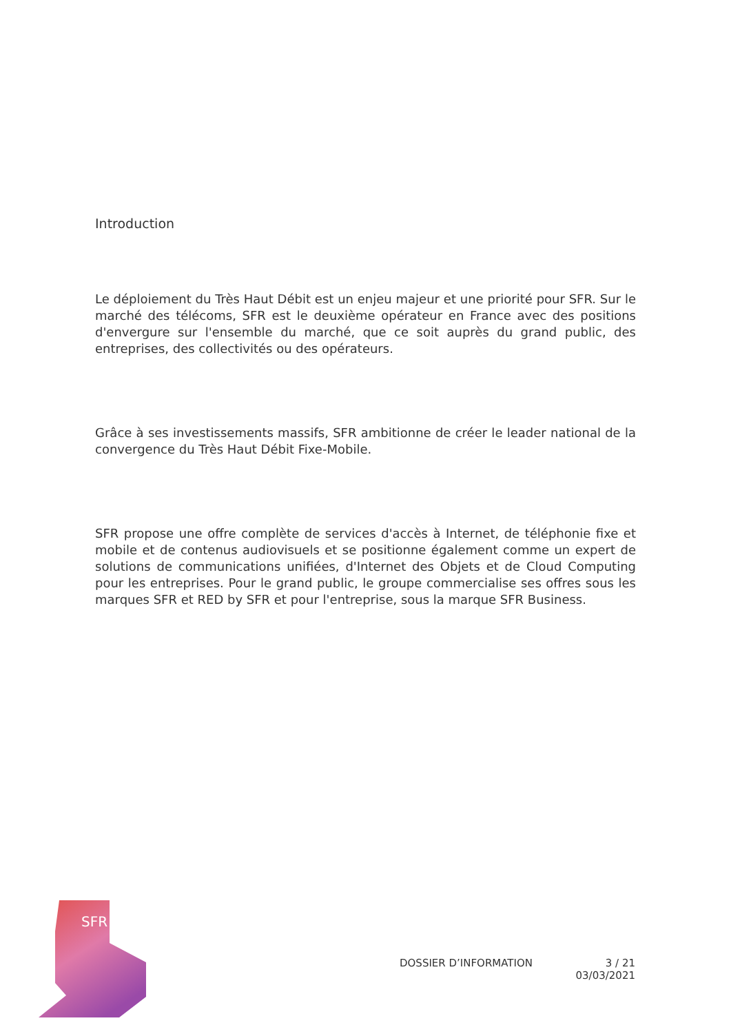Introduction
Le déploiement du Très Haut Débit est un enjeu majeur et une priorité pour SFR. Sur le marché des télécoms, SFR est le deuxième opérateur en France avec des positions d'envergure sur l'ensemble du marché, que ce soit auprès du grand public, des entreprises, des collectivités ou des opérateurs.
Grâce à ses investissements massifs, SFR ambitionne de créer le leader national de la convergence du Très Haut Débit Fixe-Mobile.
SFR propose une offre complète de services d'accès à Internet, de téléphonie fixe et mobile et de contenus audiovisuels et se positionne également comme un expert de solutions de communications unifiées, d'Internet des Objets et de Cloud Computing pour les entreprises. Pour le grand public, le groupe commercialise ses offres sous les marques SFR et RED by SFR et pour l'entreprise, sous la marque SFR Business.
SFR
DOSSIER D’INFORMATION 3 / 21
03/03/2021